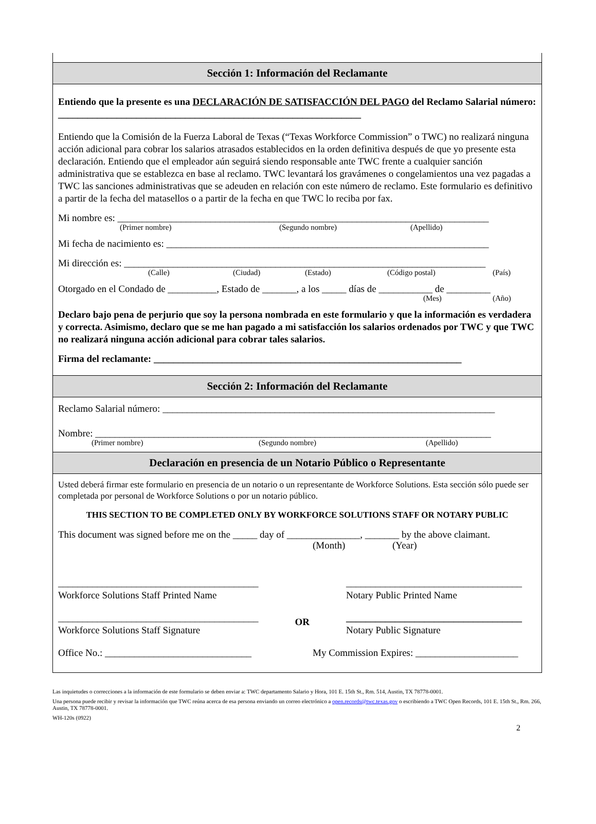Sección 1: Información del Reclamante
Entiendo que la presente es una DECLARACIÓN DE SATISFACCIÓN DEL PAGO del Reclamo Salarial número: ______________________________________________________________
Entiendo que la Comisión de la Fuerza Laboral de Texas (“Texas Workforce Commission” o TWC) no realizará ninguna acción adicional para cobrar los salarios atrasados establecidos en la orden definitiva después de que yo presente esta declaración. Entiendo que el empleador aún seguirá siendo responsable ante TWC frente a cualquier sanción administrativa que se establezca en base al reclamo. TWC levantará los gravámenes o congelamientos una vez pagadas a TWC las sanciones administrativas que se adeuden en relación con este número de reclamo. Este formulario es definitivo a partir de la fecha del matasellos o a partir de la fecha en que TWC lo reciba por fax.
Mi nombre es: ____________________________________________________________________________
(Primer nombre) (Segundo nombre) (Apellido)
Mi fecha de nacimiento es: __________________________________________________________________
Mi dirección es: __________________________________________________________________________
(Calle) (Ciudad) (Estado) (Código postal) (País)
Otorgado en el Condado de __________, Estado de _______, a los _____ días de ___________ de _________
(Mes) (Año)
Declaro bajo pena de perjurio que soy la persona nombrada en este formulario y que la información es verdadera y correcta. Asimismo, declaro que se me han pagado a mi satisfacción los salarios ordenados por TWC y que TWC no realizará ninguna acción adicional para cobrar tales salarios.
Firma del reclamante: _______________________________________________________________
Sección 2: Información del Reclamante
Reclamo Salarial número: ____________________________________________________________________
Nombre: _________________________________________________________________________________
(Primer nombre) (Segundo nombre) (Apellido)
Declaración en presencia de un Notario Público o Representante
Usted deberá firmar este formulario en presencia de un notario o un representante de Workforce Solutions. Esta sección sólo puede ser completada por personal de Workforce Solutions o por un notario público.
THIS SECTION TO BE COMPLETED ONLY BY WORKFORCE SOLUTIONS STAFF OR NOTARY PUBLIC
This document was signed before me on the _____ day of _______________, _______ by the above claimant.
(Month) (Year)
_________________________________________
Workforce Solutions Staff Printed Name
____________________________________
Notary Public Printed Name
_________________________________________
Workforce Solutions Staff Signature
OR
____________________________________
Notary Public Signature
Office No.: ______________________________
My Commission Expires: _____________________
Las inquietudes o correcciones a la información de este formulario se deben enviar a: TWC departamento Salario y Hora, 101 E. 15th St., Rm. 514, Austin, TX 78778-0001.
Una persona puede recibir y revisar la información que TWC reúna acerca de esa persona enviando un correo electrónico a open.records@twc.texas.gov o escribiendo a TWC Open Records, 101 E. 15th St., Rm. 266, Austin, TX 78778-0001.
WH-120s (0922)
2